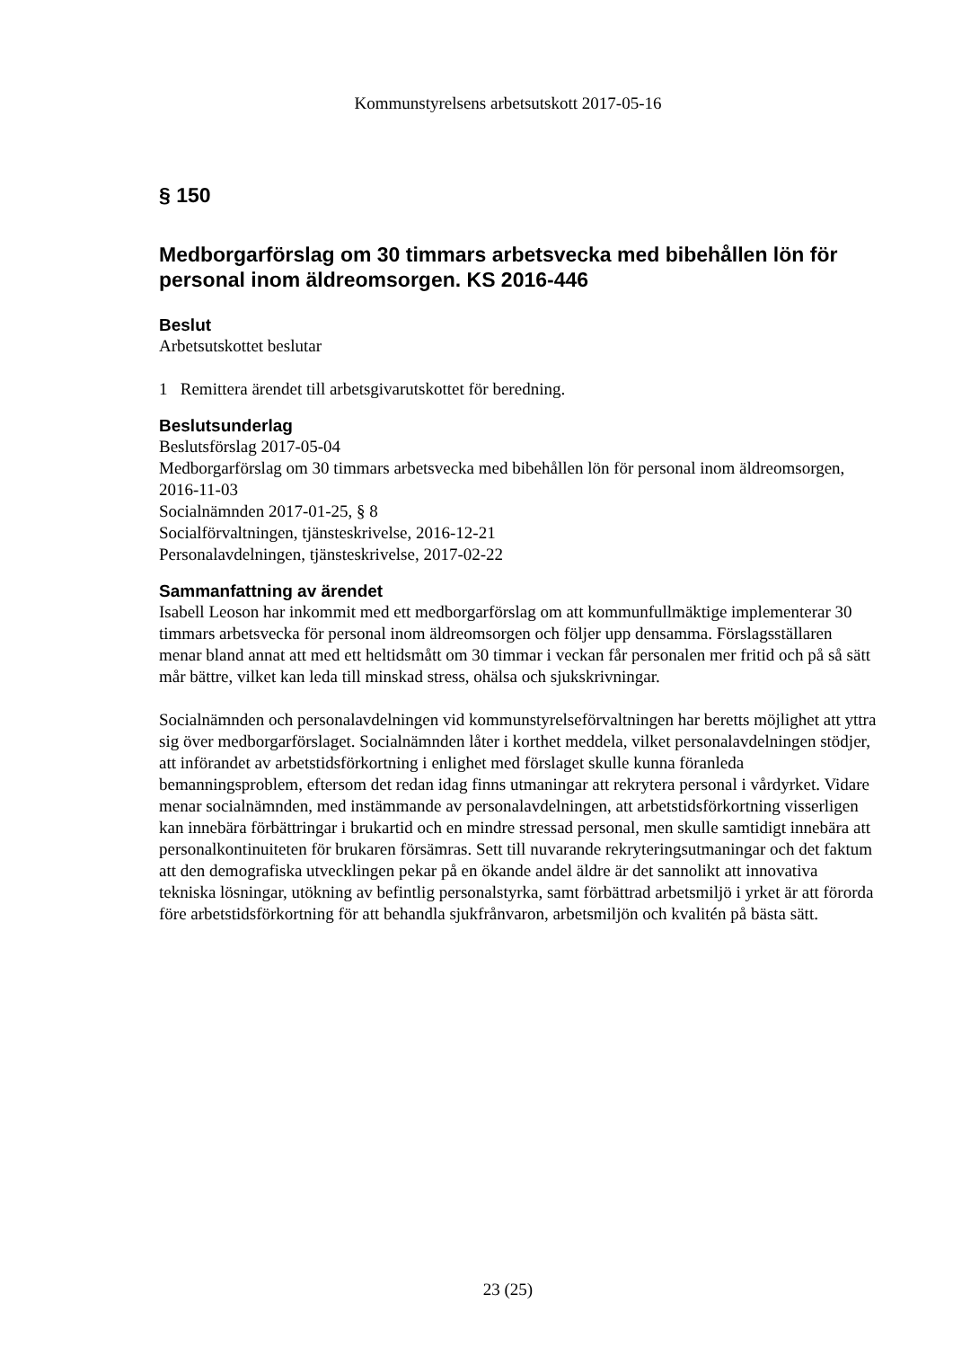Kommunstyrelsens arbetsutskott 2017-05-16
§ 150
Medborgarförslag om 30 timmars arbetsvecka med bibehållen lön för personal inom äldreomsorgen. KS 2016-446
Beslut
Arbetsutskottet beslutar
1 Remittera ärendet till arbetsgivarutskottet för beredning.
Beslutsunderlag
Beslutsförslag 2017-05-04
Medborgarförslag om 30 timmars arbetsvecka med bibehållen lön för personal inom äldreomsorgen, 2016-11-03
Socialnämnden 2017-01-25, § 8
Socialförvaltningen, tjänsteskrivelse, 2016-12-21
Personalavdelningen, tjänsteskrivelse, 2017-02-22
Sammanfattning av ärendet
Isabell Leoson har inkommit med ett medborgarförslag om att kommunfullmäktige implementerar 30 timmars arbetsvecka för personal inom äldreomsorgen och följer upp densamma. Förslagsställaren menar bland annat att med ett heltidsmått om 30 timmar i veckan får personalen mer fritid och på så sätt mår bättre, vilket kan leda till minskad stress, ohälsa och sjukskrivningar.
Socialnämnden och personalavdelningen vid kommunstyrelseförvaltningen har beretts möjlighet att yttra sig över medborgarförslaget. Socialnämnden låter i korthet meddela, vilket personalavdelningen stödjer, att införandet av arbetstidsförkortning i enlighet med förslaget skulle kunna föranleda bemanningsproblem, eftersom det redan idag finns utmaningar att rekrytera personal i vårdyrket. Vidare menar socialnämnden, med instämmande av personalavdelningen, att arbetstidsförkortning visserligen kan innebära förbättringar i brukartid och en mindre stressad personal, men skulle samtidigt innebära att personalkontinuiteten för brukaren försämras. Sett till nuvarande rekryteringsutmaningar och det faktum att den demografiska utvecklingen pekar på en ökande andel äldre är det sannolikt att innovativa tekniska lösningar, utökning av befintlig personalstyrka, samt förbättrad arbetsmiljö i yrket är att förorda före arbetstidsförkortning för att behandla sjukfrånvaron, arbetsmiljön och kvalitén på bästa sätt.
23 (25)